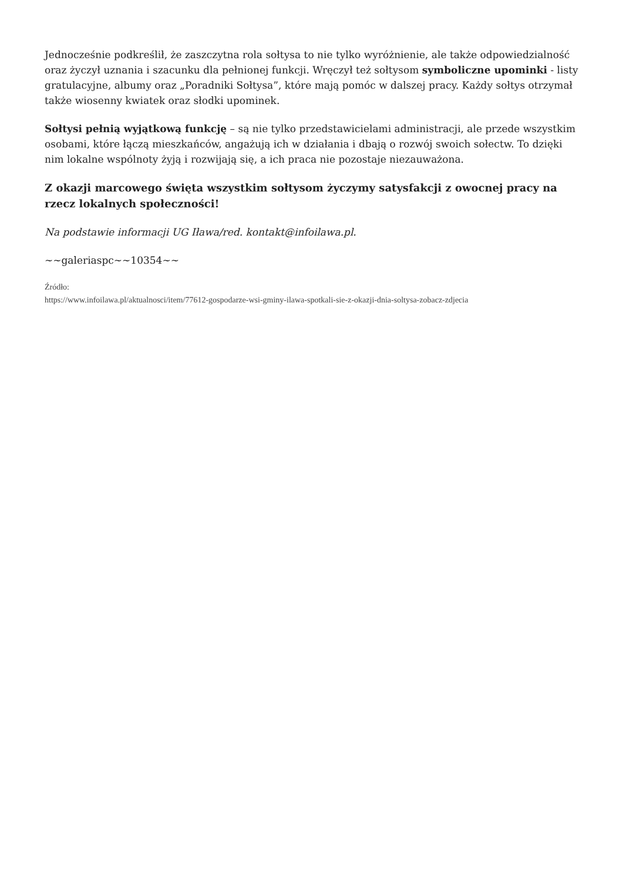Jednocześnie podkreślił, że zaszczytna rola sołtysa to nie tylko wyróżnienie, ale także odpowiedzialność oraz życzył uznania i szacunku dla pełnionej funkcji. Wręczył też sołtysom symboliczne upominki - listy gratulacyjne, albumy oraz „Poradniki Sołtysa”, które mają pomóc w dalszej pracy. Każdy sołtys otrzymał także wiosenny kwiatek oraz słodki upominek.
Sołtysi pełnią wyjątkową funkcję – są nie tylko przedstawicielami administracji, ale przede wszystkim osobami, które łączą mieszkańców, angażują ich w działania i dbają o rozwój swoich sołectw. To dzięki nim lokalne wspólnoty żyją i rozwijają się, a ich praca nie pozostaje niezauważona.
Z okazji marcowego święta wszystkim sołtysom życzymy satysfakcji z owocnej pracy na rzecz lokalnych społeczności!
Na podstawie informacji UG Iława/red. kontakt@infoilawa.pl.
~~galeriaspc~~10354~~
Źródło:
https://www.infoilawa.pl/aktualnosci/item/77612-gospodarze-wsi-gminy-ilawa-spotkali-sie-z-okazji-dnia-soltysa-zobacz-zdjecia